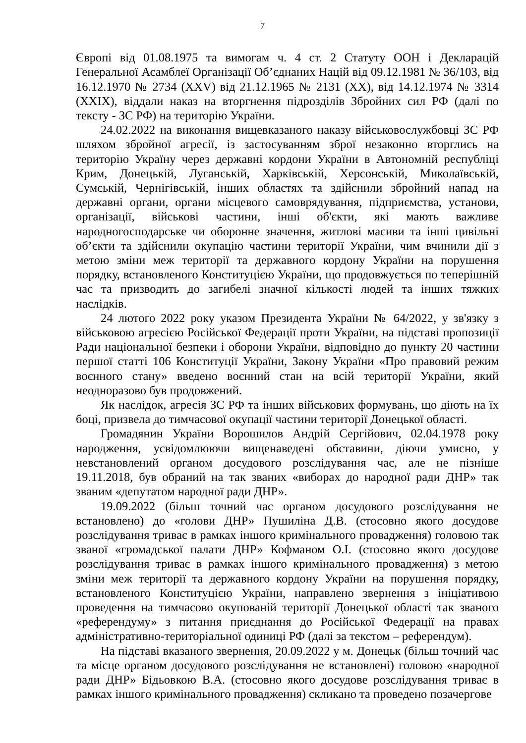7
Європі від 01.08.1975 та вимогам ч. 4 ст. 2 Статуту ООН і Декларацій Генеральної Асамблеї Організації Об’єднаних Націй від 09.12.1981 № 36/103, від 16.12.1970 № 2734 (XXV) від 21.12.1965 № 2131 (XX), від 14.12.1974 № 3314 (XXIX), віддали наказ на вторгнення підрозділів Збройних сил РФ (далі по тексту - ЗС РФ) на територію України.
24.02.2022 на виконання вищевказаного наказу військовослужбовці ЗС РФ шляхом збройної агресії, із застосуванням зброї незаконно вторглись на територію Україну через державні кордони України в Автономній республіці Крим, Донецькій, Луганській, Харківській, Херсонській, Миколаївській, Сумській, Чернігівській, інших областях та здійснили збройний напад на державні органи, органи місцевого самоврядування, підприємства, установи, організації, військові частини, інші об'єкти, які мають важливе народногосподарське чи оборонне значення, житлові масиви та інші цивільні об’єкти та здійснили окупацію частини території України, чим вчинили дії з метою зміни меж території та державного кордону України на порушення порядку, встановленого Конституцією України, що продовжується по теперішній час та призводить до загибелі значної кількості людей та інших тяжких наслідків.
24 лютого 2022 року указом Президента України № 64/2022, у зв'язку з військовою агресією Російської Федерації проти України, на підставі пропозиції Ради національної безпеки і оборони України, відповідно до пункту 20 частини першої статті 106 Конституції України, Закону України «Про правовий режим воєнного стану» введено воєнний стан на всій території України, який неодноразово був продовжений.
Як наслідок, агресія ЗС РФ та інших військових формувань, що діють на їх боці, призвела до тимчасової окупації частини території Донецької області.
Громадянин України Ворошилов Андрій Сергійович, 02.04.1978 року народження, усвідомлюючи вищенаведені обставини, діючи умисно, у невстановлений органом досудового розслідування час, але не пізніше 19.11.2018, був обраний на так званих «виборах до народної ради ДНР» так званим «депутатом народної ради ДНР».
19.09.2022 (більш точний час органом досудового розслідування не встановлено) до «голови ДНР» Пушиліна Д.В. (стосовно якого досудове розслідування триває в рамках іншого кримінального провадження) головою так званої «громадської палати ДНР» Кофманом О.І. (стосовно якого досудове розслідування триває в рамках іншого кримінального провадження) з метою зміни меж території та державного кордону України на порушення порядку, встановленого Конституцією України, направлено звернення з ініціативою проведення на тимчасово окупованій території Донецької області так званого «референдуму» з питання приєднання до Російської Федерації на правах адміністративно-територіальної одиниці РФ (далі за текстом – референдум).
На підставі вказаного звернення, 20.09.2022 у м. Донецьк (більш точний час та місце органом досудового розслідування не встановлені) головою «народної ради ДНР» Бідьовкою В.А. (стосовно якого досудове розслідування триває в рамках іншого кримінального провадження) скликано та проведено позачергове